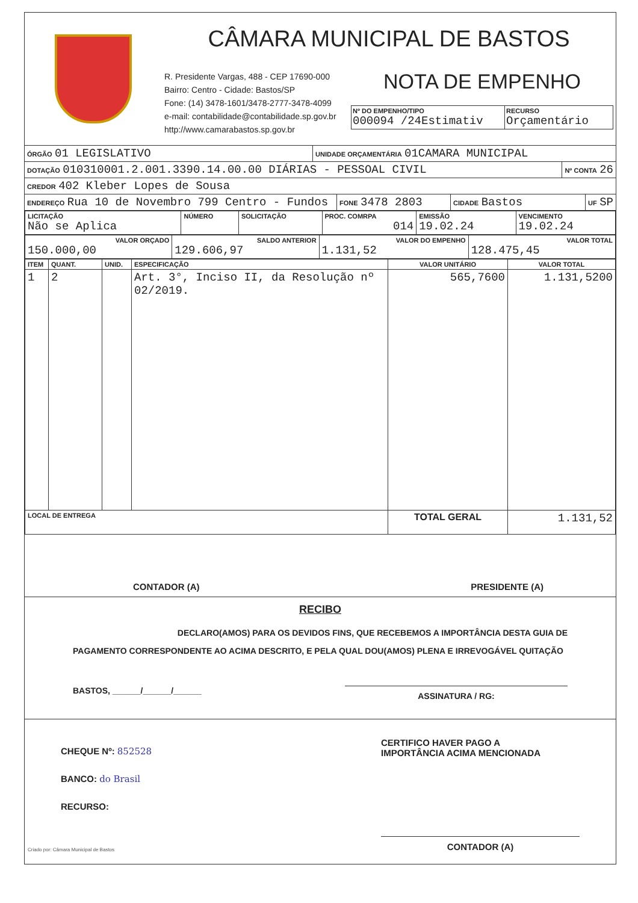CÂMARA MUNICIPAL DE BASTOS
R. Presidente Vargas, 488 - CEP 17690-000
Bairro: Centro - Cidade: Bastos/SP
Fone: (14) 3478-1601/3478-2777-3478-4099
e-mail: contabilidade@contabilidade.sp.gov.br
http://www.camarabastos.sp.gov.br
NOTA DE EMPENHO
Nº DO EMPENHO/TIPO
000094 /24Estimativ
RECURSO
Orçamentário
ÓRGÃO 01 LEGISLATIVO
UNIDADE ORÇAMENTÁRIA 01CAMARA MUNICIPAL
DOTAÇÃO 010310001.2.001.3390.14.00.00 DIÁRIAS - PESSOAL CIVIL
Nº CONTA 26
CREDOR 402 Kleber Lopes de Sousa
ENDEREÇO Rua 10 de Novembro 799 Centro - Fundos
FONE 3478 2803
CIDADE Bastos
UF SP
| LICITAÇÃO Não se Aplica | NÚMERO | SOLICITAÇÃO | PROC. COMRPA 014 | EMISSÃO 19.02.24 | VENCIMENTO 19.02.24 |
| VALOR ORÇADO 150.000,00 | SALDO ANTERIOR 129.606,97 | VALOR DO EMPENHO 1.131,52 | VALOR TOTAL 128.475,45 |
| ITEM | QUANT. | UNID. | ESPECIFICAÇÃO | VALOR UNITÁRIO | VALOR TOTAL |
| --- | --- | --- | --- | --- | --- |
| 1 | 2 | | Art. 3°, Inciso II, da Resolução nº 02/2019. | 565,7600 | 1.131,5200 |
| LOCAL DE ENTREGA | | | | TOTAL GERAL | 1.131,52 |
CONTADOR (A) PRESIDENTE (A)
RECIBO
DECLARO(AMOS) PARA OS DEVIDOS FINS, QUE RECEBEMOS A IMPORTÂNCIA DESTA GUIA DE
PAGAMENTO CORRESPONDENTE AO ACIMA DESCRITO, E PELA QUAL DOU(AMOS) PLENA E IRREVOGÁVEL QUITAÇÃO
BASTOS, ______/______/______ ASSINATURA / RG:
CHEQUE Nº: 852528
BANCO: do Brasil
RECURSO:
CERTIFICO HAVER PAGO A
IMPORTÂNCIA ACIMA MENCIONADA
CONTADOR (A)
Criado por: Câmara Municipal de Bastos